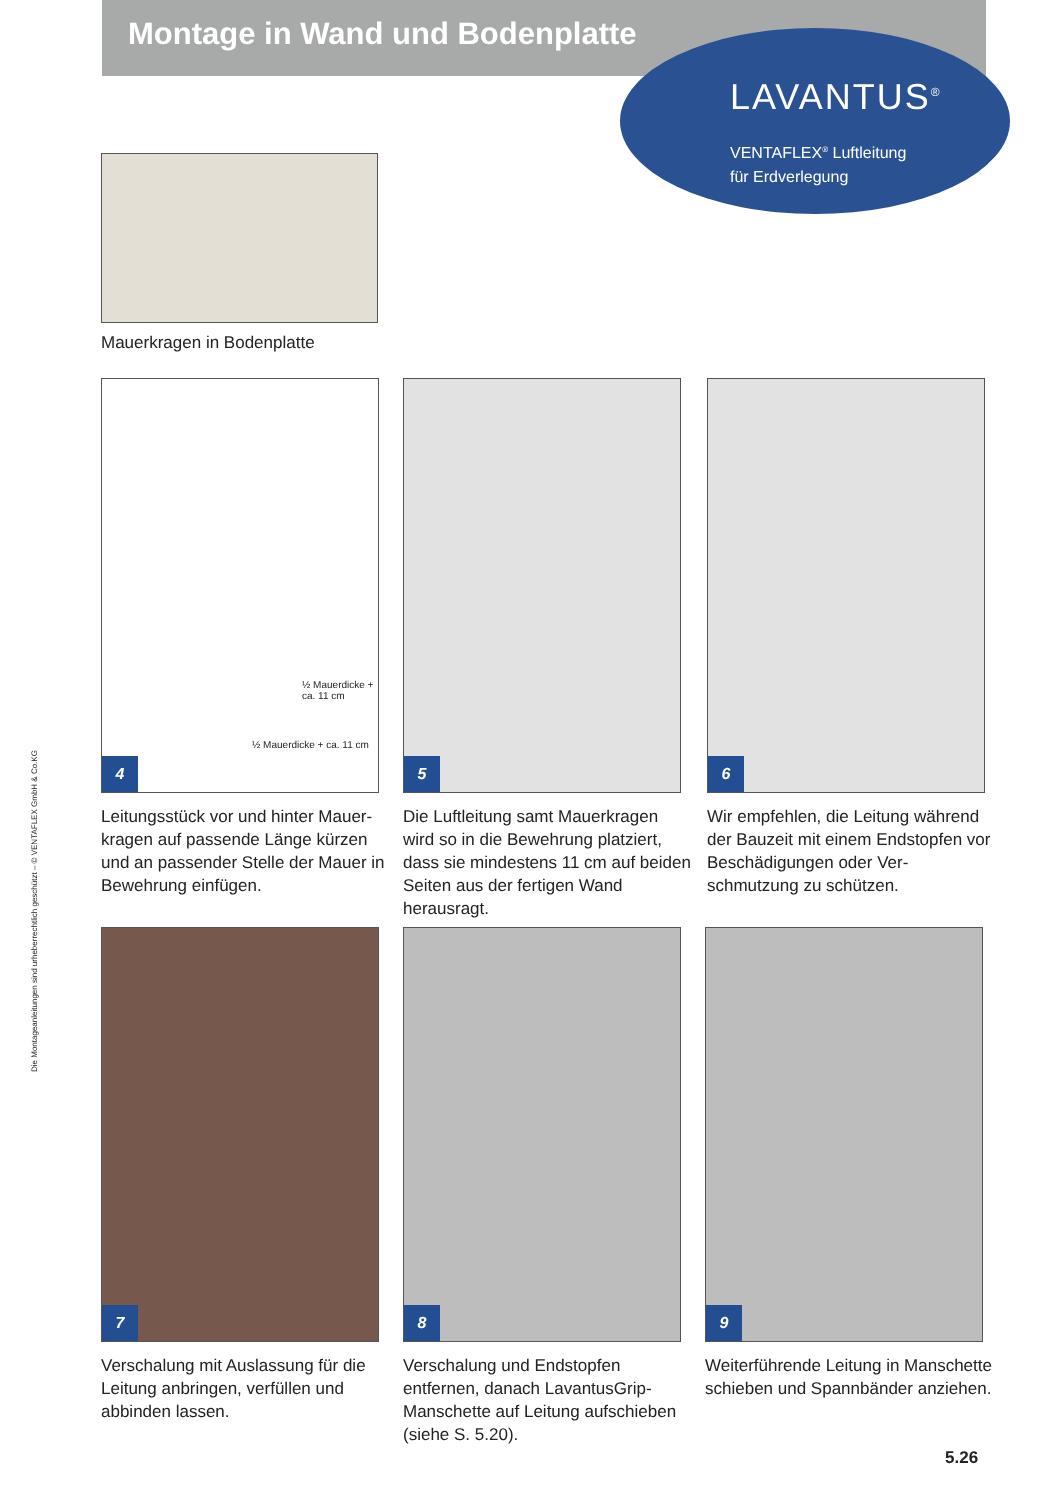Montage in Wand und Bodenplatte
LAVANTUS<sup>®</sup>
VENTAFLEX<sup>®</sup> Luftleitung
für Erdverlegung
Mauerkragen in Bodenplatte
½ Mauerdicke + ca. 11 cm
½ Mauerdicke + ca. 11 cm
4
5 6
Leitungsstück vor und hinter Mauer-kragen auf passende Länge kürzen und an passender Stelle der Mauer in Bewehrung einfügen.
Die Luftleitung samt Mauerkragen wird so in die Bewehrung platziert, dass sie mindestens 11 cm auf beiden Seiten aus der fertigen Wand herausragt.
Wir empfehlen, die Leitung während der Bauzeit mit einem Endstopfen vor Beschädigungen oder Ver-schmutzung zu schützen.
7 8 9
Verschalung mit Auslassung für die Leitung anbringen, verfüllen und abbinden lassen.
Verschalung und Endstopfen entfernen, danach LavantusGrip-Manschette auf Leitung aufschieben (siehe S. 5.20).
Weiterführende Leitung in Manschette schieben und Spannbänder anziehen.
5.26
Die Montageanleitungen sind urheberrechtlich geschützt – © VENTAFLEX GmbH & Co.KG